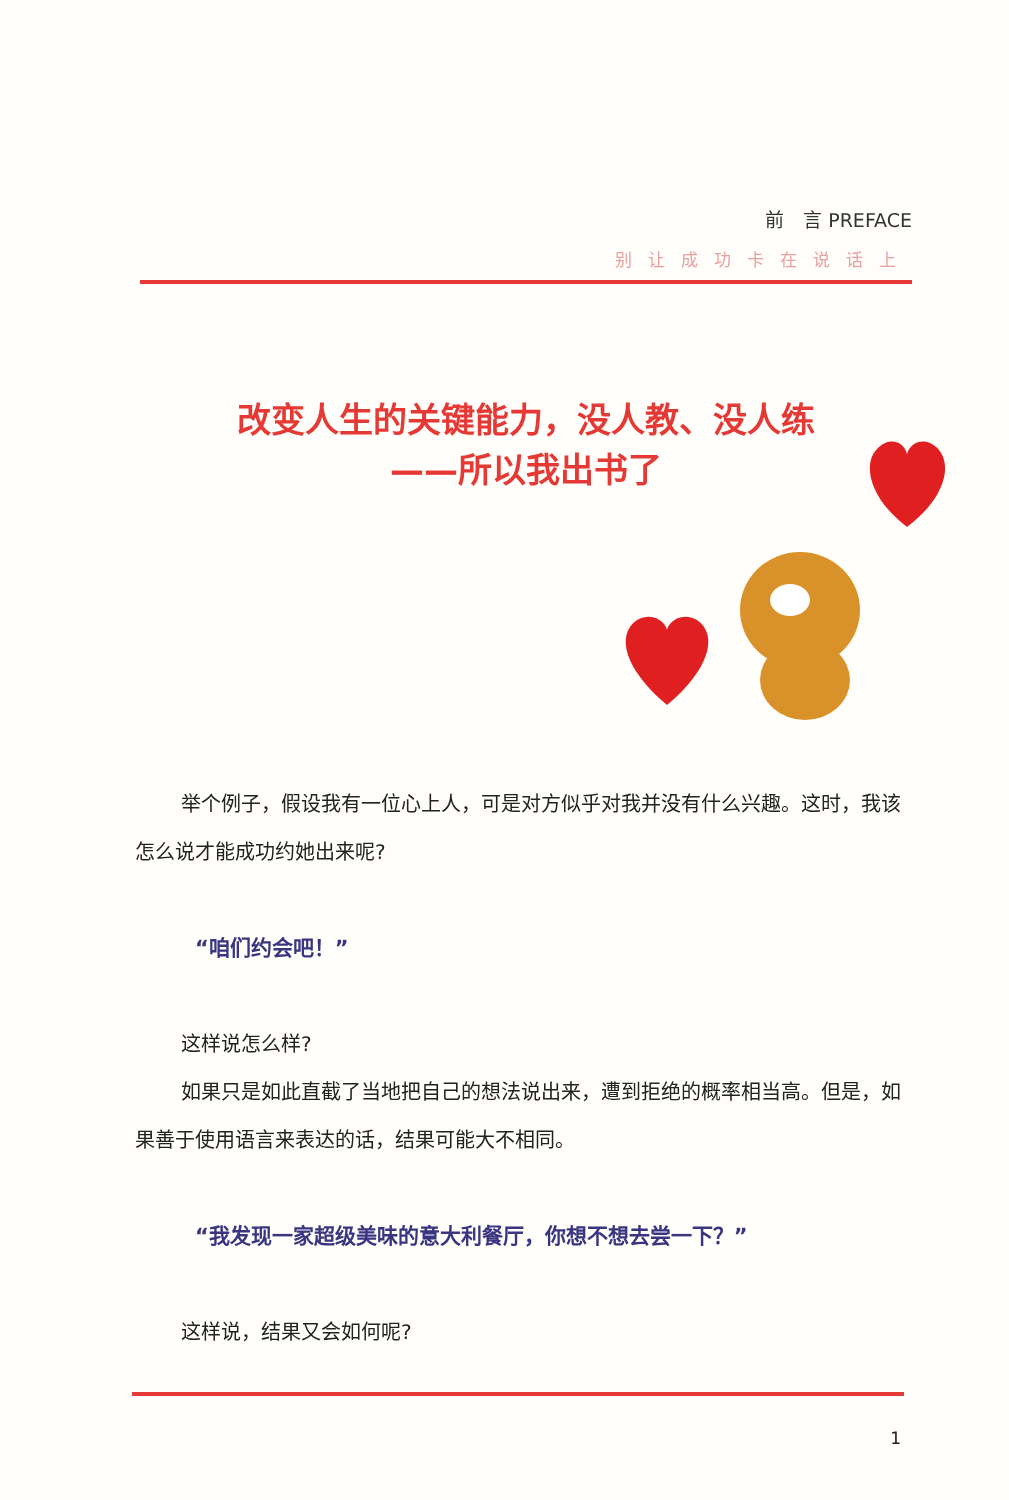前　言 PREFACE
别让成功卡在说话上
改变人生的关键能力，没人教、没人练
——所以我出书了
举个例子，假设我有一位心上人，可是对方似乎对我并没有什么兴趣。这时，我该怎么说才能成功约她出来呢?
“咱们约会吧！”
这样说怎么样?
如果只是如此直截了当地把自己的想法说出来，遭到拒绝的概率相当高。但是，如果善于使用语言来表达的话，结果可能大不相同。
“我发现一家超级美味的意大利餐厅，你想不想去尝一下？”
这样说，结果又会如何呢?
1